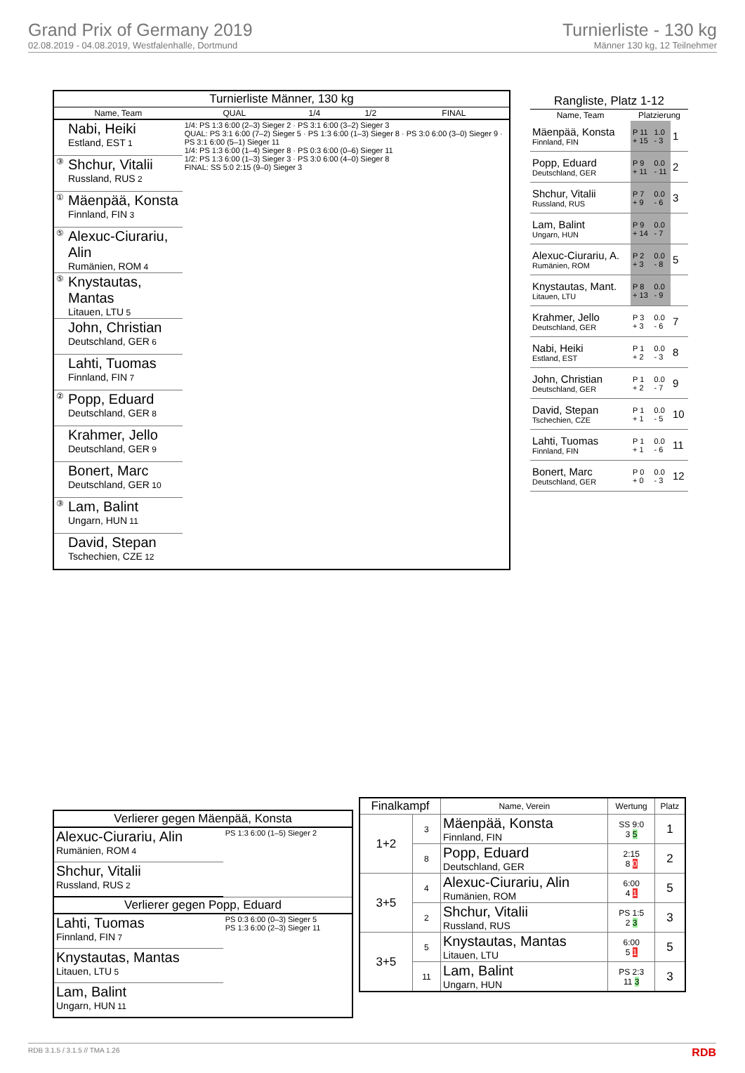Grand Prix of Germany 2019
02.08.2019 - 04.08.2019, Westfalenhalle, Dortmund
Turnierliste - 130 kg
Männer 130 kg, 12 Teilnehmer
| Turnierliste Männer, 130 kg | | | | | |
| --- | --- | --- | --- | --- | --- |
| Name, Team | | QUAL | 1/4 | 1/2 | FINAL |
| | Nabi, Heiki Estland, EST 1 | 1/4: PS 1:3 6:00 (2–3) Sieger 2 · PS 3:1 6:00 (3–2) Sieger 3 QUAL: PS 3:1 6:00 (7–2) Sieger 5 · PS 1:3 6:00 (1–3) Sieger 8 · PS 3:0 6:00 (3–0) Sieger 9 · PS 3:1 6:00 (5–1) Sieger 11 1/4: PS 1:3 6:00 (1–4) Sieger 8 · PS 0:3 6:00 (0–6) Sieger 11 1/2: PS 1:3 6:00 (1–3) Sieger 3 · PS 3:0 6:00 (4–0) Sieger 8 FINAL: SS 5:0 2:15 (9–0) Sieger 3 | | | |
| ③ | Shchur, Vitalii Russland, RUS 2 | | | | |
| ① | Mäenpää, Konsta Finnland, FIN 3 | | | | |
| ⑤ | Alexuc-Ciurariu, Alin Rumänien, ROM 4 | | | | |
| ⑤ | Knystautas, Mantas Litauen, LTU 5 | | | | |
| | John, Christian Deutschland, GER 6 | | | | |
| | Lahti, Tuomas Finnland, FIN 7 | | | | |
| ② | Popp, Eduard Deutschland, GER 8 | | | | |
| | Krahmer, Jello Deutschland, GER 9 | | | | |
| | Bonert, Marc Deutschland, GER 10 | | | | |
| ③ | Lam, Balint Ungarn, HUN 11 | | | | |
| | David, Stepan Tschechien, CZE 12 | | | | |
| Rangliste, Platz 1-12 | | | |
| --- | --- | --- | --- |
| Name, Team | Platzierung | | |
| Mäenpää, Konsta Finnland, FIN | P 11 + 15 | 1.0 - 3 | 1 |
| Popp, Eduard Deutschland, GER | P 9 + 11 | 0.0 - 11 | 2 |
| Shchur, Vitalii Russland, RUS | P 7 + 9 | 0.0 - 6 | 3 |
| Lam, Balint Ungarn, HUN | P 9 + 14 | 0.0 - 7 | |
| Alexuc-Ciurariu, A. Rumänien, ROM | P 2 + 3 | 0.0 - 8 | 5 |
| Knystautas, Mant. Litauen, LTU | P 8 + 13 | 0.0 - 9 | |
| Krahmer, Jello Deutschland, GER | P 3 + 3 | 0.0 - 6 | 7 |
| Nabi, Heiki Estland, EST | P 1 + 2 | 0.0 - 3 | 8 |
| John, Christian Deutschland, GER | P 1 + 2 | 0.0 - 7 | 9 |
| David, Stepan Tschechien, CZE | P 1 + 1 | 0.0 - 5 | 10 |
| Lahti, Tuomas Finnland, FIN | P 1 + 1 | 0.0 - 6 | 11 |
| Bonert, Marc Deutschland, GER | P 0 + 0 | 0.0 - 3 | 12 |
| Verlierer gegen Mäenpää, Konsta | |
| --- | --- |
| Alexuc-Ciurariu, Alin Rumänien, ROM 4 | PS 1:3 6:00 (1–5) Sieger 2 |
| Shchur, Vitalii Russland, RUS 2 | |
| Verlierer gegen Popp, Eduard | |
| Lahti, Tuomas Finnland, FIN 7 | PS 0:3 6:00 (0–3) Sieger 5 PS 1:3 6:00 (2–3) Sieger 11 |
| Knystautas, Mantas Litauen, LTU 5 | |
| Lam, Balint Ungarn, HUN 11 | |
| Finalkampf | | Name, Verein | Wertung | Platz |
| --- | --- | --- | --- | --- |
| 1+2 | 3 | Mäenpää, Konsta Finnland, FIN | SS 9:0 3 5 | 1 |
| | 8 | Popp, Eduard Deutschland, GER | 2:15 8 0 | 2 |
| 3+5 | 4 | Alexuc-Ciurariu, Alin Rumänien, ROM | 6:00 4 1 | 5 |
| | 2 | Shchur, Vitalii Russland, RUS | PS 1:5 2 3 | 3 |
| 3+5 | 5 | Knystautas, Mantas Litauen, LTU | 6:00 5 1 | 5 |
| | 11 | Lam, Balint Ungarn, HUN | PS 2:3 11 3 | 3 |
RDB 3.1.5 / 3.1.5 // TMA 1.26 RDB